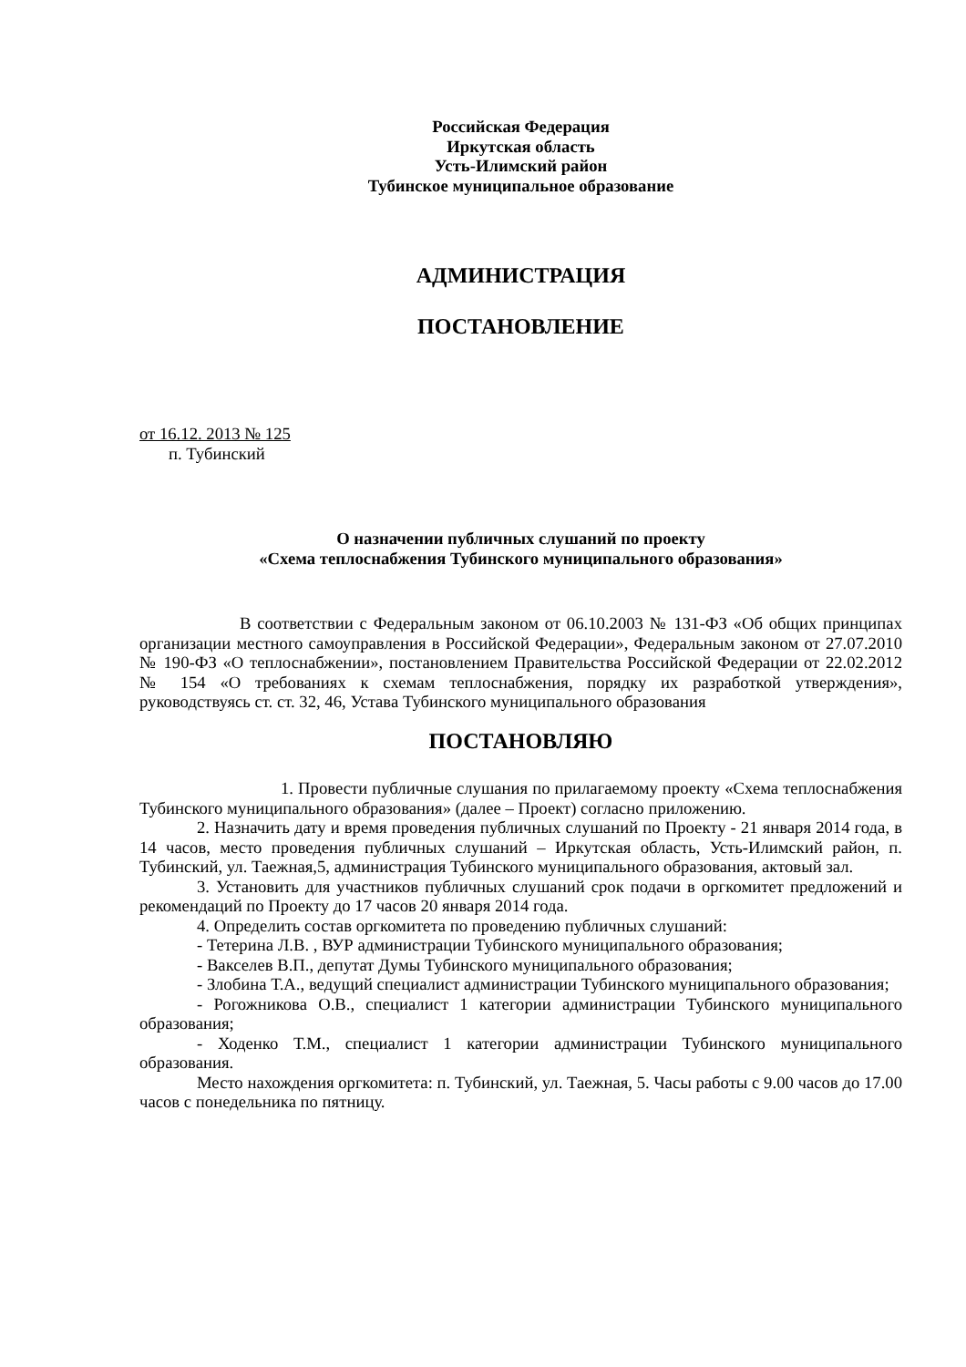Российская Федерация
Иркутская область
Усть-Илимский район
Тубинское муниципальное образование
АДМИНИСТРАЦИЯ
ПОСТАНОВЛЕНИЕ
от 16.12. 2013 № 125
п. Тубинский
О назначении публичных слушаний по проекту
«Схема теплоснабжения Тубинского муниципального образования»
В соответствии с Федеральным законом от 06.10.2003 № 131-ФЗ «Об общих принципах организации местного самоуправления в Российской Федерации», Федеральным законом от 27.07.2010 № 190-ФЗ «О теплоснабжении», постановлением Правительства Российской Федерации от 22.02.2012 № 154 «О требованиях к схемам теплоснабжения, порядку их разработкой утверждения», руководствуясь ст. ст. 32, 46, Устава Тубинского муниципального образования
ПОСТАНОВЛЯЮ
1. Провести публичные слушания по прилагаемому проекту «Схема теплоснабжения Тубинского муниципального образования» (далее – Проект) согласно приложению.
2. Назначить дату и время проведения публичных слушаний по Проекту - 21 января 2014 года, в 14 часов, место проведения публичных слушаний – Иркутская область, Усть-Илимский район, п. Тубинский, ул. Таежная,5, администрация Тубинского муниципального образования, актовый зал.
3. Установить для участников публичных слушаний срок подачи в оргкомитет предложений и рекомендаций по Проекту до 17 часов 20 января 2014 года.
4. Определить состав оргкомитета по проведению публичных слушаний:
- Тетерина Л.В. , ВУР администрации Тубинского муниципального образования;
- Вакселев В.П., депутат Думы Тубинского муниципального образования;
- Злобина Т.А., ведущий специалист администрации Тубинского муниципального образования;
- Рогожникова О.В., специалист 1 категории администрации Тубинского муниципального образования;
- Ходенко Т.М., специалист 1 категории администрации Тубинского муниципального образования.
Место нахождения оргкомитета: п. Тубинский, ул. Таежная, 5. Часы работы с 9.00 часов до 17.00 часов с понедельника по пятницу.